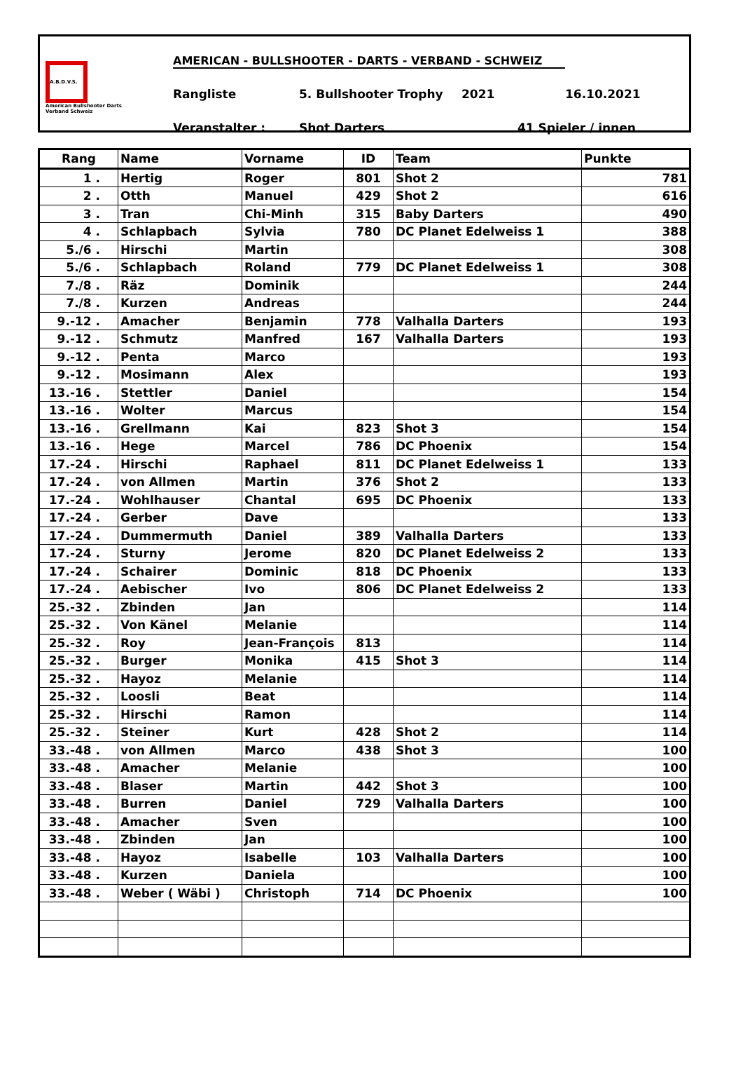A.B.D.V.S.
American Bullshooter Darts Verband Schweiz
AMERICAN - BULLSHOOTER - DARTS - VERBAND - SCHWEIZ
Rangliste 5. Bullshooter Trophy 2021 16.10.2021
Veranstalter : Shot Darters 41 Spieler / innen
| Rang | Name | Vorname | ID | Team | Punkte |
| --- | --- | --- | --- | --- | --- |
| 1 . | Hertig | Roger | 801 | Shot 2 | 781 |
| 2 . | Otth | Manuel | 429 | Shot 2 | 616 |
| 3 . | Tran | Chi-Minh | 315 | Baby Darters | 490 |
| 4 . | Schlapbach | Sylvia | 780 | DC Planet Edelweiss 1 | 388 |
| 5./6 . | Hirschi | Martin | | | 308 |
| 5./6 . | Schlapbach | Roland | 779 | DC Planet Edelweiss 1 | 308 |
| 7./8 . | Räz | Dominik | | | 244 |
| 7./8 . | Kurzen | Andreas | | | 244 |
| 9.-12 . | Amacher | Benjamin | 778 | Valhalla Darters | 193 |
| 9.-12 . | Schmutz | Manfred | 167 | Valhalla Darters | 193 |
| 9.-12 . | Penta | Marco | | | 193 |
| 9.-12 . | Mosimann | Alex | | | 193 |
| 13.-16 . | Stettler | Daniel | | | 154 |
| 13.-16 . | Wolter | Marcus | | | 154 |
| 13.-16 . | Grellmann | Kai | 823 | Shot 3 | 154 |
| 13.-16 . | Hege | Marcel | 786 | DC Phoenix | 154 |
| 17.-24 . | Hirschi | Raphael | 811 | DC Planet Edelweiss 1 | 133 |
| 17.-24 . | von Allmen | Martin | 376 | Shot 2 | 133 |
| 17.-24 . | Wohlhauser | Chantal | 695 | DC Phoenix | 133 |
| 17.-24 . | Gerber | Dave | | | 133 |
| 17.-24 . | Dummermuth | Daniel | 389 | Valhalla Darters | 133 |
| 17.-24 . | Sturny | Jerome | 820 | DC Planet Edelweiss 2 | 133 |
| 17.-24 . | Schairer | Dominic | 818 | DC Phoenix | 133 |
| 17.-24 . | Aebischer | Ivo | 806 | DC Planet Edelweiss 2 | 133 |
| 25.-32 . | Zbinden | Jan | | | 114 |
| 25.-32 . | Von Känel | Melanie | | | 114 |
| 25.-32 . | Roy | Jean-François | 813 | | 114 |
| 25.-32 . | Burger | Monika | 415 | Shot 3 | 114 |
| 25.-32 . | Hayoz | Melanie | | | 114 |
| 25.-32 . | Loosli | Beat | | | 114 |
| 25.-32 . | Hirschi | Ramon | | | 114 |
| 25.-32 . | Steiner | Kurt | 428 | Shot 2 | 114 |
| 33.-48 . | von Allmen | Marco | 438 | Shot 3 | 100 |
| 33.-48 . | Amacher | Melanie | | | 100 |
| 33.-48 . | Blaser | Martin | 442 | Shot 3 | 100 |
| 33.-48 . | Burren | Daniel | 729 | Valhalla Darters | 100 |
| 33.-48 . | Amacher | Sven | | | 100 |
| 33.-48 . | Zbinden | Jan | | | 100 |
| 33.-48 . | Hayoz | Isabelle | 103 | Valhalla Darters | 100 |
| 33.-48 . | Kurzen | Daniela | | | 100 |
| 33.-48 . | Weber ( Wäbi ) | Christoph | 714 | DC Phoenix | 100 |